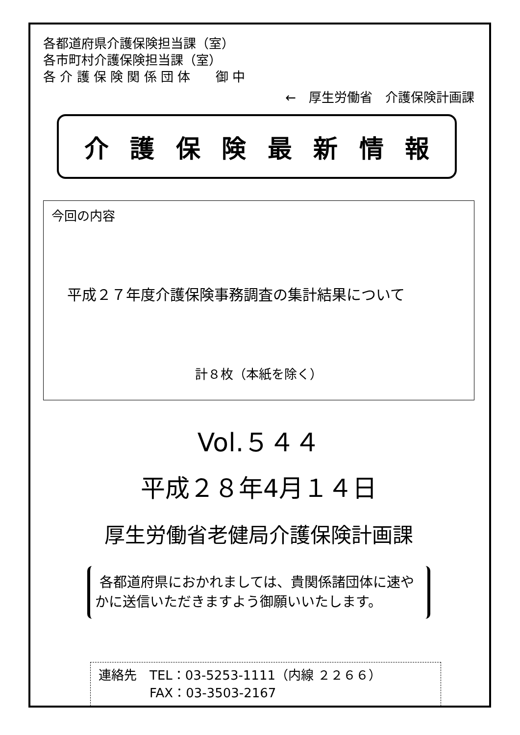各都道府県介護保険担当課（室）
各市町村介護保険担当課（室）
各 介 護 保 険 関 係 団 体　　御 中
←　厚生労働省　介護保険計画課
介護保険最新情報
今回の内容
平成２７年度介護保険事務調査の集計結果について
計８枚（本紙を除く）
Vol.５４４
平成２８年4月１４日
厚生労働省老健局介護保険計画課
各都道府県におかれましては、貴関係諸団体に速やかに送信いただきますよう御願いいたします。
連絡先　TEL：03-5253-1111（内線 ２２６６）
　　　　FAX：03-3503-2167